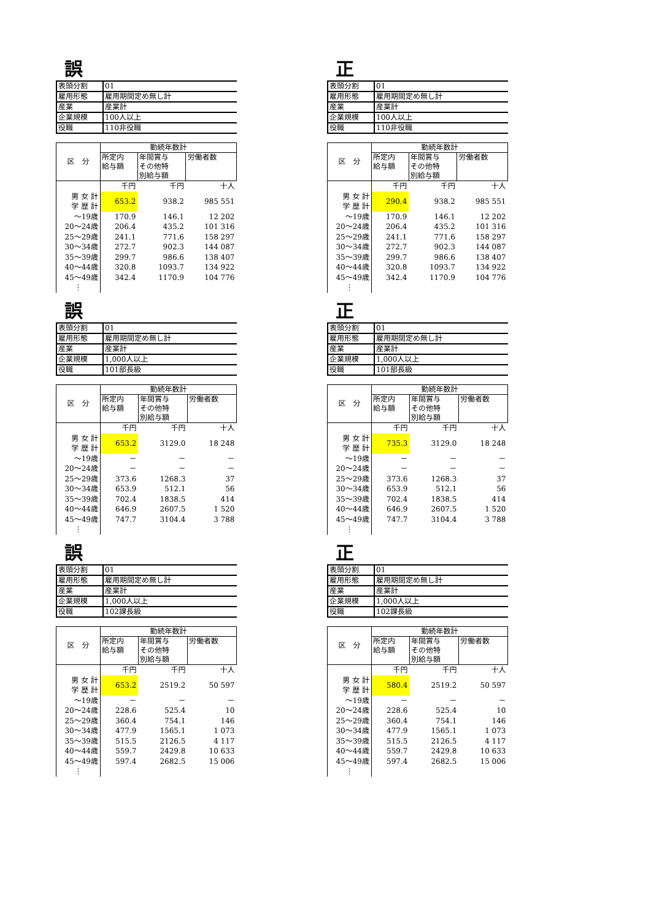誤
| 表頭分割 | 01 |
| 雇用形態 | 雇用期間定め無し計 |
| 産業 | 産業計 |
| 企業規模 | 100人以上 |
| 役職 | 110非役職 |
| 区 分 | 勤続年数計 | | |
| --- | --- | --- | --- |
| | 所定内 給与額 | 年間賞与 その他特 別給与額 | 労働者数 |
| | 千円 | 千円 | 十人 |
| 男 女 計 学 歴 計 | 653.2 | 938.2 | 985 551 |
| ～19歳 | 170.9 | 146.1 | 12 202 |
| 20～24歳 | 206.4 | 435.2 | 101 316 |
| 25～29歳 | 241.1 | 771.6 | 158 297 |
| 30～34歳 | 272.7 | 902.3 | 144 087 |
| 35～39歳 | 299.7 | 986.6 | 138 407 |
| 40～44歳 | 320.8 | 1093.7 | 134 922 |
| 45～49歳 | 342.4 | 1170.9 | 104 776 |
| ⋮ | | | |
正
| 表頭分割 | 01 |
| 雇用形態 | 雇用期間定め無し計 |
| 産業 | 産業計 |
| 企業規模 | 100人以上 |
| 役職 | 110非役職 |
| 区 分 | 勤続年数計 | | |
| --- | --- | --- | --- |
| | 所定内 給与額 | 年間賞与 その他特 別給与額 | 労働者数 |
| | 千円 | 千円 | 十人 |
| 男 女 計 学 歴 計 | 290.4 | 938.2 | 985 551 |
| ～19歳 | 170.9 | 146.1 | 12 202 |
| 20～24歳 | 206.4 | 435.2 | 101 316 |
| 25～29歳 | 241.1 | 771.6 | 158 297 |
| 30～34歳 | 272.7 | 902.3 | 144 087 |
| 35～39歳 | 299.7 | 986.6 | 138 407 |
| 40～44歳 | 320.8 | 1093.7 | 134 922 |
| 45～49歳 | 342.4 | 1170.9 | 104 776 |
| ⋮ | | | |
誤
| 表頭分割 | 01 |
| 雇用形態 | 雇用期間定め無し計 |
| 産業 | 産業計 |
| 企業規模 | 1,000人以上 |
| 役職 | 101部長級 |
| 区 分 | 勤続年数計 | | |
| --- | --- | --- | --- |
| | 所定内 給与額 | 年間賞与 その他特 別給与額 | 労働者数 |
| | 千円 | 千円 | 十人 |
| 男 女 計 学 歴 計 | 653.2 | 3129.0 | 18 248 |
| ～19歳 | － | － | － |
| 20～24歳 | － | － | － |
| 25～29歳 | 373.6 | 1268.3 | 37 |
| 30～34歳 | 653.9 | 512.1 | 56 |
| 35～39歳 | 702.4 | 1838.5 | 414 |
| 40～44歳 | 646.9 | 2607.5 | 1 520 |
| 45～49歳 | 747.7 | 3104.4 | 3 788 |
| ⋮ | | | |
正
| 表頭分割 | 01 |
| 雇用形態 | 雇用期間定め無し計 |
| 産業 | 産業計 |
| 企業規模 | 1,000人以上 |
| 役職 | 101部長級 |
| 区 分 | 勤続年数計 | | |
| --- | --- | --- | --- |
| | 所定内 給与額 | 年間賞与 その他特 別給与額 | 労働者数 |
| | 千円 | 千円 | 十人 |
| 男 女 計 学 歴 計 | 735.3 | 3129.0 | 18 248 |
| ～19歳 | － | － | － |
| 20～24歳 | － | － | － |
| 25～29歳 | 373.6 | 1268.3 | 37 |
| 30～34歳 | 653.9 | 512.1 | 56 |
| 35～39歳 | 702.4 | 1838.5 | 414 |
| 40～44歳 | 646.9 | 2607.5 | 1 520 |
| 45～49歳 | 747.7 | 3104.4 | 3 788 |
| ⋮ | | | |
誤
| 表頭分割 | 01 |
| 雇用形態 | 雇用期間定め無し計 |
| 産業 | 産業計 |
| 企業規模 | 1,000人以上 |
| 役職 | 102課長級 |
| 区 分 | 勤続年数計 | | |
| --- | --- | --- | --- |
| | 所定内 給与額 | 年間賞与 その他特 別給与額 | 労働者数 |
| | 千円 | 千円 | 十人 |
| 男 女 計 学 歴 計 | 653.2 | 2519.2 | 50 597 |
| ～19歳 | － | － | － |
| 20～24歳 | 228.6 | 525.4 | 10 |
| 25～29歳 | 360.4 | 754.1 | 146 |
| 30～34歳 | 477.9 | 1565.1 | 1 073 |
| 35～39歳 | 515.5 | 2126.5 | 4 117 |
| 40～44歳 | 559.7 | 2429.8 | 10 633 |
| 45～49歳 | 597.4 | 2682.5 | 15 006 |
| ⋮ | | | |
正
| 表頭分割 | 01 |
| 雇用形態 | 雇用期間定め無し計 |
| 産業 | 産業計 |
| 企業規模 | 1,000人以上 |
| 役職 | 102課長級 |
| 区 分 | 勤続年数計 | | |
| --- | --- | --- | --- |
| | 所定内 給与額 | 年間賞与 その他特 別給与額 | 労働者数 |
| | 千円 | 千円 | 十人 |
| 男 女 計 学 歴 計 | 580.4 | 2519.2 | 50 597 |
| ～19歳 | － | － | － |
| 20～24歳 | 228.6 | 525.4 | 10 |
| 25～29歳 | 360.4 | 754.1 | 146 |
| 30～34歳 | 477.9 | 1565.1 | 1 073 |
| 35～39歳 | 515.5 | 2126.5 | 4 117 |
| 40～44歳 | 559.7 | 2429.8 | 10 633 |
| 45～49歳 | 597.4 | 2682.5 | 15 006 |
| ⋮ | | | |